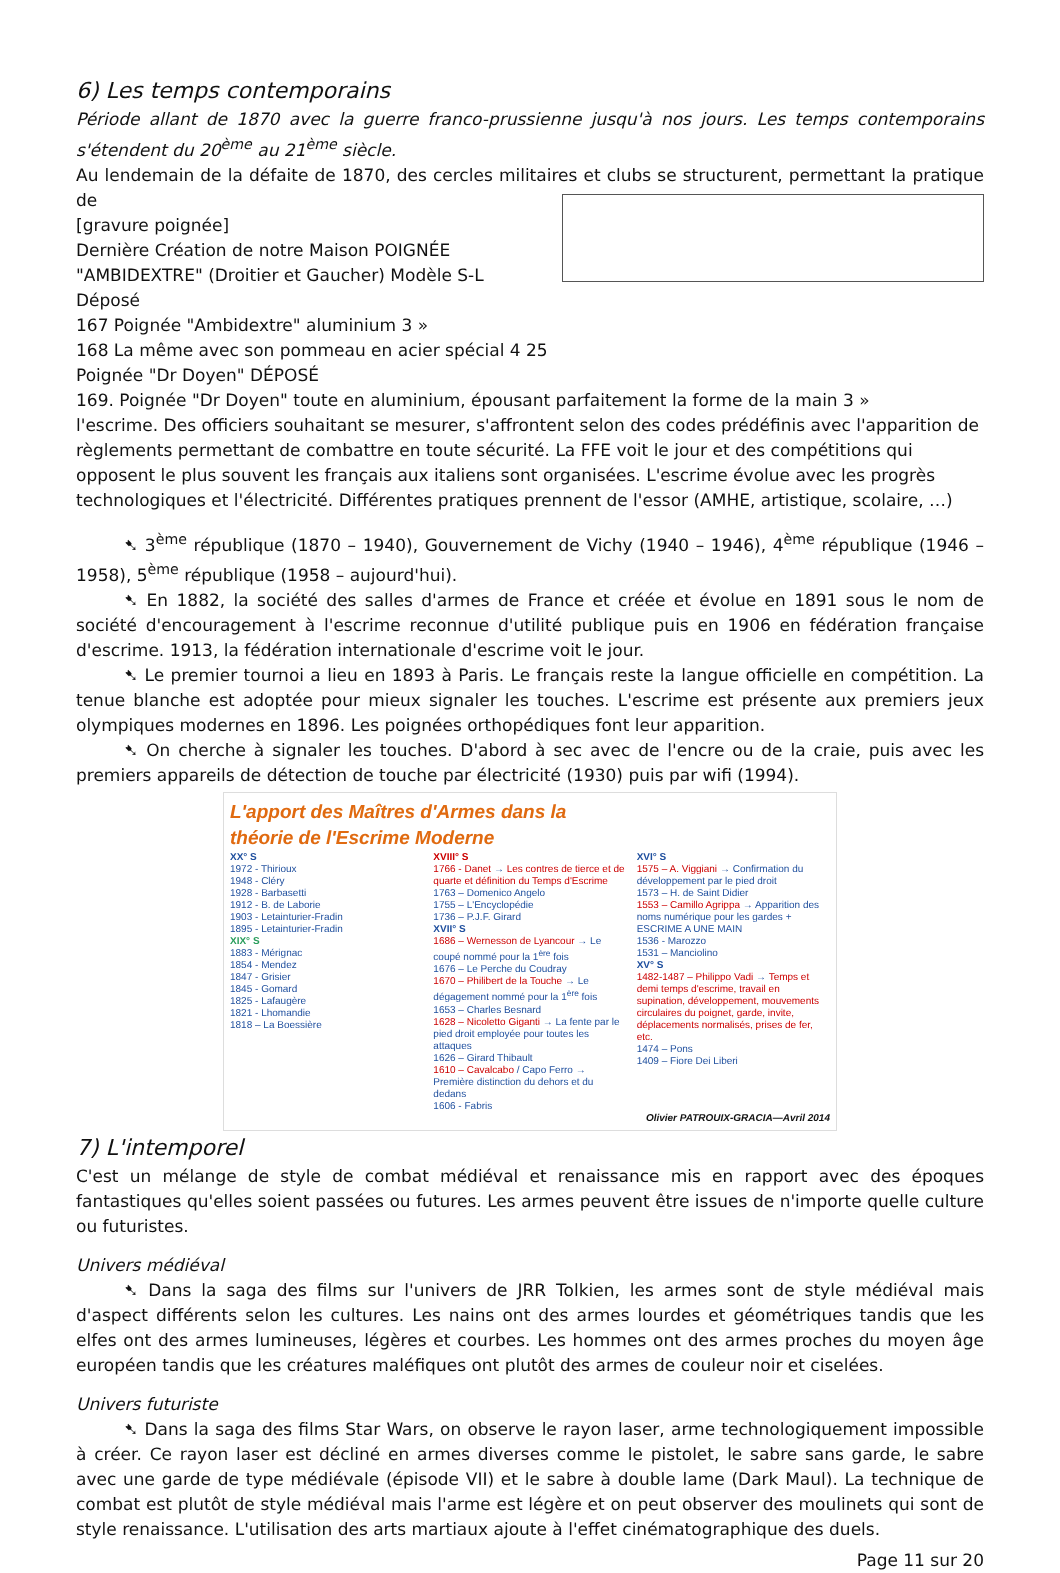6) Les temps contemporains
Période allant de 1870 avec la guerre franco-prussienne jusqu'à nos jours. Les temps contemporains s'étendent du 20<sup>ème</sup> au 21<sup>ème</sup> siècle.
Au lendemain de la défaite de 1870, des cercles militaires et clubs se structurent, permettant la pratique de
[gravure poignée] Dernière Création de notre Maison POIGNÉE "AMBIDEXTRE" (Droitier et Gaucher) Modèle S-L Déposé
167 Poignée "Ambidextre" aluminium 3 »
168 La même avec son pommeau en acier spécial 4 25
Poignée "Dr Doyen" DÉPOSÉ
169. Poignée "Dr Doyen" toute en aluminium, épousant parfaitement la forme de la main 3 »
l'escrime. Des officiers souhaitant se mesurer, s'affrontent selon des codes prédéfinis avec l'apparition de règlements permettant de combattre en toute sécurité. La FFE voit le jour et des compétitions qui opposent le plus souvent les français aux italiens sont organisées. L'escrime évolue avec les progrès technologiques et l'électricité. Différentes pratiques prennent de l'essor (AMHE, artistique, scolaire, …)
➷ 3<sup>ème</sup> république (1870 – 1940), Gouvernement de Vichy (1940 – 1946), 4<sup>ème</sup> république (1946 – 1958), 5<sup>ème</sup> république (1958 – aujourd'hui).
➷ En 1882, la société des salles d'armes de France et créée et évolue en 1891 sous le nom de société d'encouragement à l'escrime reconnue d'utilité publique puis en 1906 en fédération française d'escrime. 1913, la fédération internationale d'escrime voit le jour.
➷ Le premier tournoi a lieu en 1893 à Paris. Le français reste la langue officielle en compétition. La tenue blanche est adoptée pour mieux signaler les touches. L'escrime est présente aux premiers jeux olympiques modernes en 1896. Les poignées orthopédiques font leur apparition.
➷ On cherche à signaler les touches. D'abord à sec avec de l'encre ou de la craie, puis avec les premiers appareils de détection de touche par électricité (1930) puis par wifi (1994).
L'apport des Maîtres d'Armes dans la
théorie de l'Escrime Moderne
XX° S
1972 - Thirioux
1948 - Cléry
1928 - Barbasetti
1912 - B. de Laborie
1903 - Letainturier-Fradin
1895 - Letainturier-Fradin
XIX° S
1883 - Mérignac
1854 - Mendez
1847 - Grisier
1845 - Gomard
1825 - Lafaugère
1821 - Lhomandie
1818 – La Boessière
XVIII° S
1766 - Danet → Les contres de tierce et de quarte et définition du Temps d'Escrime
1763 – Domenico Angelo
1755 – L'Encyclopédie
1736 – P.J.F. Girard
XVII° S
1686 – Wernesson de Lyancour → Le coupé nommé pour la 1<sup>ère</sup> fois
1676 – Le Perche du Coudray
1670 – Philibert de la Touche → Le dégagement nommé pour la 1<sup>ère</sup> fois
1653 – Charles Besnard
1628 – Nicoletto Giganti → La fente par le pied droit employée pour toutes les attaques
1626 – Girard Thibault
1610 – Cavalcabo / Capo Ferro → Première distinction du dehors et du dedans
1606 - Fabris
XVI° S
1575 – A. Viggiani → Confirmation du développement par le pied droit
1573 – H. de Saint Didier
1553 – Camillo Agrippa → Apparition des noms numérique pour les gardes + ESCRIME A UNE MAIN
1536 - Marozzo
1531 – Manciolino
XV° S
1482-1487 – Philippo Vadi → Temps et demi temps d'escrime, travail en supination, développement, mouvements circulaires du poignet, garde, invite, déplacements normalisés, prises de fer, etc.
1474 – Pons
1409 – Fiore Dei Liberi
Olivier PATROUIX-GRACIA—Avril 2014
7) L'intemporel
C'est un mélange de style de combat médiéval et renaissance mis en rapport avec des époques fantastiques qu'elles soient passées ou futures. Les armes peuvent être issues de n'importe quelle culture ou futuristes.
Univers médiéval
➷ Dans la saga des films sur l'univers de JRR Tolkien, les armes sont de style médiéval mais d'aspect différents selon les cultures. Les nains ont des armes lourdes et géométriques tandis que les elfes ont des armes lumineuses, légères et courbes. Les hommes ont des armes proches du moyen âge européen tandis que les créatures maléfiques ont plutôt des armes de couleur noir et ciselées.
Univers futuriste
➷ Dans la saga des films Star Wars, on observe le rayon laser, arme technologiquement impossible à créer. Ce rayon laser est décliné en armes diverses comme le pistolet, le sabre sans garde, le sabre avec une garde de type médiévale (épisode VII) et le sabre à double lame (Dark Maul). La technique de combat est plutôt de style médiéval mais l'arme est légère et on peut observer des moulinets qui sont de style renaissance. L'utilisation des arts martiaux ajoute à l'effet cinématographique des duels.
Page 11 sur 20